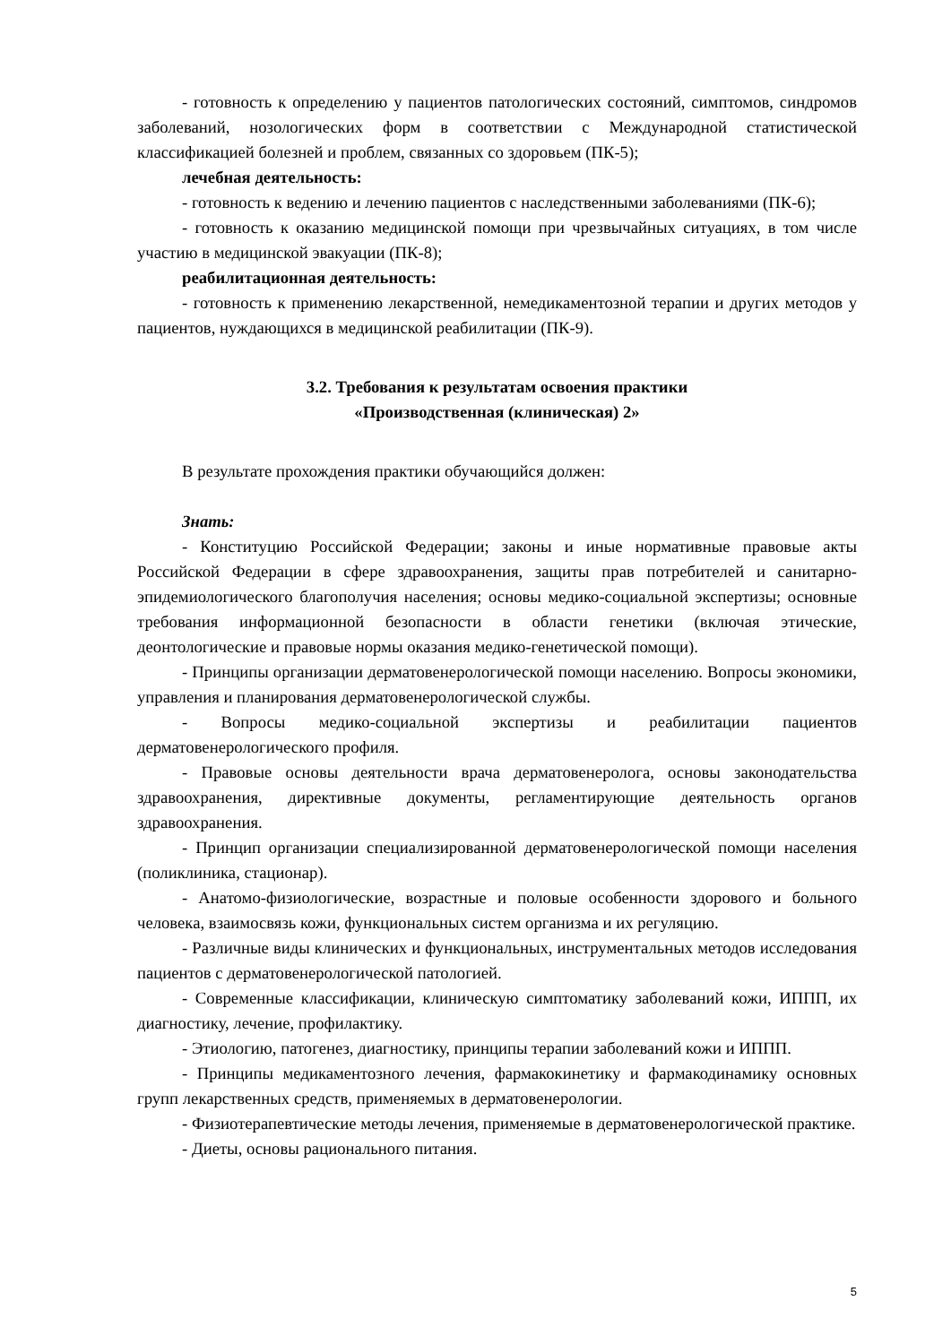- готовность к определению у пациентов патологических состояний, симптомов, синдромов заболеваний, нозологических форм в соответствии с Международной статистической классификацией болезней и проблем, связанных со здоровьем (ПК-5);
лечебная деятельность:
- готовность к ведению и лечению пациентов с наследственными заболеваниями (ПК-6);
- готовность к оказанию медицинской помощи при чрезвычайных ситуациях, в том числе участию в медицинской эвакуации (ПК-8);
реабилитационная деятельность:
- готовность к применению лекарственной, немедикаментозной терапии и других методов у пациентов, нуждающихся в медицинской реабилитации (ПК-9).
3.2. Требования к результатам освоения практики
«Производственная (клиническая) 2»
В результате прохождения практики обучающийся должен:
Знать:
- Конституцию Российской Федерации; законы и иные нормативные правовые акты Российской Федерации в сфере здравоохранения, защиты прав потребителей и санитарно-эпидемиологического благополучия населения; основы медико-социальной экспертизы; основные требования информационной безопасности в области генетики (включая этические, деонтологические и правовые нормы оказания медико-генетической помощи).
- Принципы организации дерматовенерологической помощи населению. Вопросы экономики, управления и планирования дерматовенерологической службы.
- Вопросы медико-социальной экспертизы и реабилитации пациентов дерматовенерологического профиля.
- Правовые основы деятельности врача дерматовенеролога, основы законодательства здравоохранения, директивные документы, регламентирующие деятельность органов здравоохранения.
- Принцип организации специализированной дерматовенерологической помощи населения (поликлиника, стационар).
- Анатомо-физиологические, возрастные и половые особенности здорового и больного человека, взаимосвязь кожи, функциональных систем организма и их регуляцию.
- Различные виды клинических и функциональных, инструментальных методов исследования пациентов с дерматовенерологической патологией.
- Современные классификации, клиническую симптоматику заболеваний кожи, ИППП, их диагностику, лечение, профилактику.
- Этиологию, патогенез, диагностику, принципы терапии заболеваний кожи и ИППП.
- Принципы медикаментозного лечения, фармакокинетику и фармакодинамику основных групп лекарственных средств, применяемых в дерматовенерологии.
- Физиотерапевтические методы лечения, применяемые в дерматовенерологической практике.
- Диеты, основы рационального питания.
5